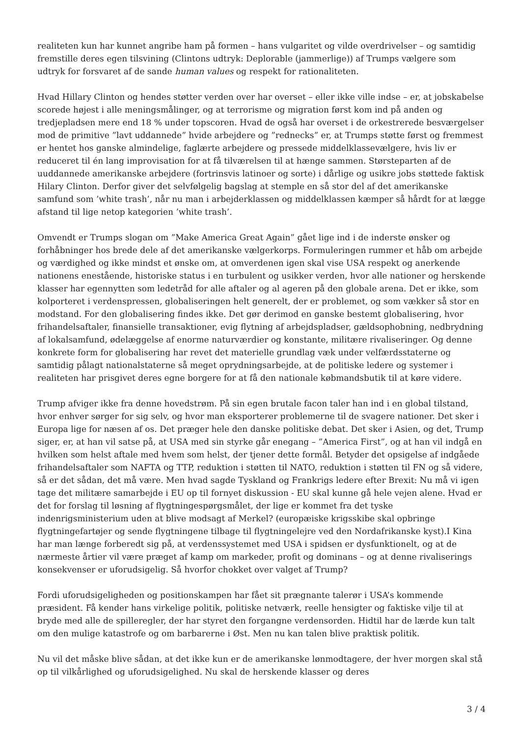realiteten kun har kunnet angribe ham på formen – hans vulgaritet og vilde overdrivelser – og samtidig fremstille deres egen tilsvining (Clintons udtryk: Deplorable (jammerlige)) af Trumps vælgere som udtryk for forsvaret af de sande human values og respekt for rationaliteten.
Hvad Hillary Clinton og hendes støtter verden over har overset – eller ikke ville indse – er, at jobskabelse scorede højest i alle meningsmålinger, og at terrorisme og migration først kom ind på anden og tredjepladsen mere end 18 % under topscoren. Hvad de også har overset i de orkestrerede besværgelser mod de primitive ”lavt uddannede” hvide arbejdere og ”rednecks” er, at Trumps støtte først og fremmest er hentet hos ganske almindelige, faglærte arbejdere og pressede middelklassevælgere, hvis liv er reduceret til én lang improvisation for at få tilværelsen til at hænge sammen. Størsteparten af de uuddannede amerikanske arbejdere (fortrinsvis latinoer og sorte) i dårlige og usikre jobs støttede faktisk Hilary Clinton. Derfor giver det selvfølgelig bagslag at stemple en så stor del af det amerikanske samfund som ’white trash’, når nu man i arbejderklassen og middelklassen kæmper så hårdt for at lægge afstand til lige netop kategorien ’white trash’.
Omvendt er Trumps slogan om ”Make America Great Again” gået lige ind i de inderste ønsker og forhåbninger hos brede dele af det amerikanske vælgerkorps. Formuleringen rummer et håb om arbejde og værdighed og ikke mindst et ønske om, at omverdenen igen skal vise USA respekt og anerkende nationens enestående, historiske status i en turbulent og usikker verden, hvor alle nationer og herskende klasser har egennytten som ledetråd for alle aftaler og al ageren på den globale arena. Det er ikke, som kolporteret i verdenspressen, globaliseringen helt generelt, der er problemet, og som vækker så stor en modstand. For den globalisering findes ikke. Det gør derimod en ganske bestemt globalisering, hvor frihandelsaftaler, finansielle transaktioner, evig flytning af arbejdspladser, gældsophobning, nedbrydning af lokalsamfund, ødelæggelse af enorme naturværdier og konstante, militære rivaliseringer. Og denne konkrete form for globalisering har revet det materielle grundlag væk under velfærdsstaterne og samtidig pålagt nationalstaterne så meget oprydningsarbejde, at de politiske ledere og systemer i realiteten har prisgivet deres egne borgere for at få den nationale købmandsbutik til at køre videre.
Trump afviger ikke fra denne hovedstrøm. På sin egen brutale facon taler han ind i en global tilstand, hvor enhver sørger for sig selv, og hvor man eksporterer problemerne til de svagere nationer. Det sker i Europa lige for næsen af os. Det præger hele den danske politiske debat. Det sker i Asien, og det, Trump siger, er, at han vil satse på, at USA med sin styrke går enegang – ”America First”, og at han vil indgå en hvilken som helst aftale med hvem som helst, der tjener dette formål. Betyder det opsigelse af indgåede frihandelsaftaler som NAFTA og TTP, reduktion i støtten til NATO, reduktion i støtten til FN og så videre, så er det sådan, det må være. Men hvad sagde Tyskland og Frankrigs ledere efter Brexit: Nu må vi igen tage det militære samarbejde i EU op til fornyet diskussion - EU skal kunne gå hele vejen alene. Hvad er det for forslag til løsning af flygtningespørgsmålet, der lige er kommet fra det tyske indenrigsministerium uden at blive modsagt af Merkel? (europæiske krigsskibe skal opbringe flygtningefartøjer og sende flygtningene tilbage til flygtningelejre ved den Nordafrikanske kyst).I Kina har man længe forberedt sig på, at verdenssystemet med USA i spidsen er dysfunktionelt, og at de nærmeste årtier vil være præget af kamp om markeder, profit og dominans – og at denne rivaliserings konsekvenser er uforudsigelig. Så hvorfor chokket over valget af Trump?
Fordi uforudsigeligheden og positionskampen har fået sit prægnante talerør i USA’s kommende præsident. Få kender hans virkelige politik, politiske netværk, reelle hensigter og faktiske vilje til at bryde med alle de spilleregler, der har styret den forgangne verdensorden. Hidtil har de lærde kun talt om den mulige katastrofe og om barbarerne i Øst. Men nu kan talen blive praktisk politik.
Nu vil det måske blive sådan, at det ikke kun er de amerikanske lønmodtagere, der hver morgen skal stå op til vilkårlighed og uforudsigelighed. Nu skal de herskende klasser og deres
3 / 4